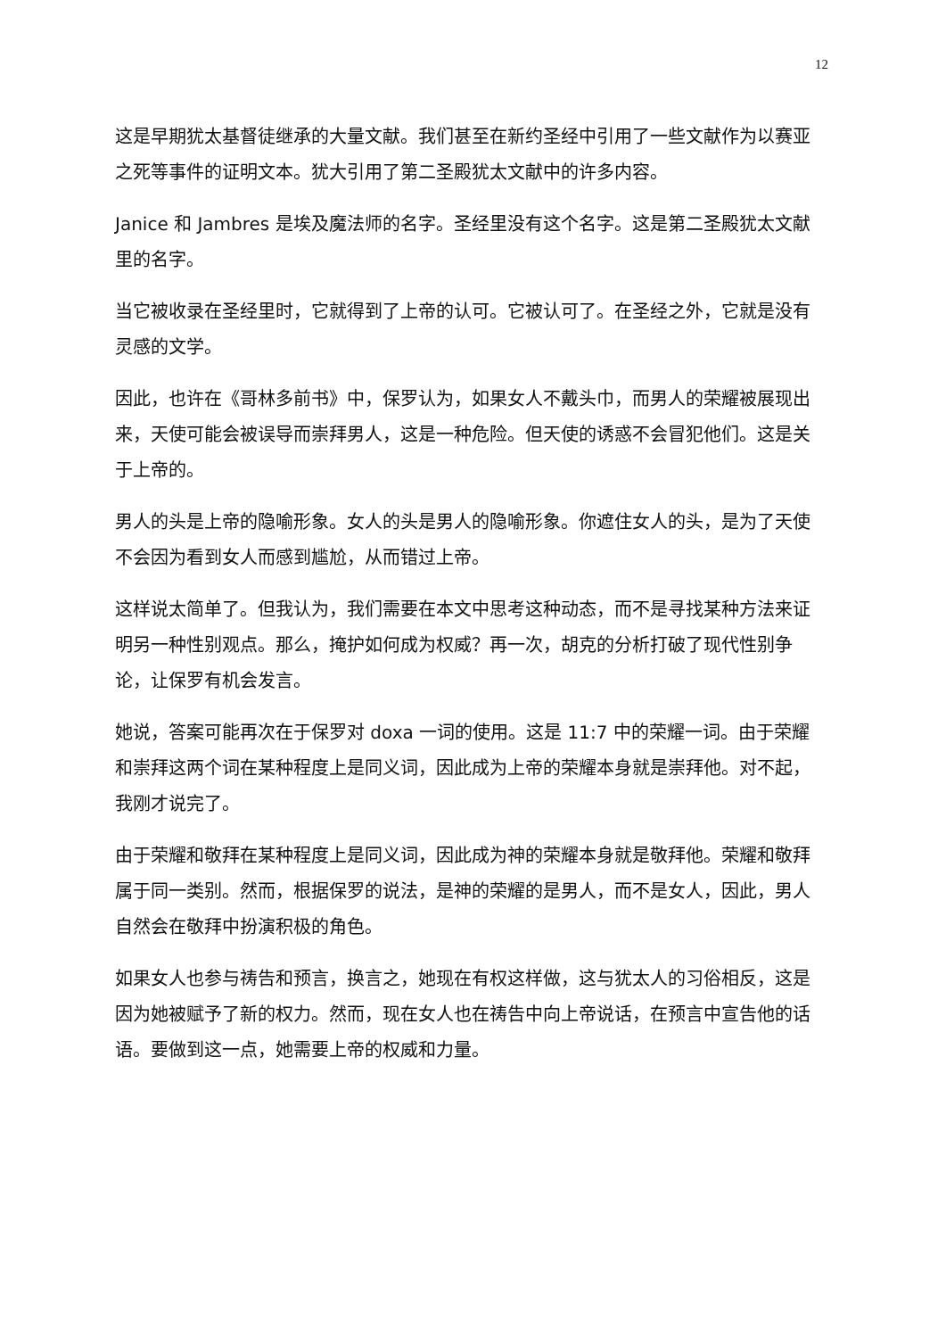12
这是早期犹太基督徒继承的大量文献。我们甚至在新约圣经中引用了一些文献作为以赛亚之死等事件的证明文本。犹大引用了第二圣殿犹太文献中的许多内容。
Janice 和 Jambres 是埃及魔法师的名字。圣经里没有这个名字。这是第二圣殿犹太文献里的名字。
当它被收录在圣经里时，它就得到了上帝的认可。它被认可了。在圣经之外，它就是没有灵感的文学。
因此，也许在《哥林多前书》中，保罗认为，如果女人不戴头巾，而男人的荣耀被展现出来，天使可能会被误导而崇拜男人，这是一种危险。但天使的诱惑不会冒犯他们。这是关于上帝的。
男人的头是上帝的隐喻形象。女人的头是男人的隐喻形象。你遮住女人的头，是为了天使不会因为看到女人而感到尴尬，从而错过上帝。
这样说太简单了。但我认为，我们需要在本文中思考这种动态，而不是寻找某种方法来证明另一种性别观点。那么，掩护如何成为权威？再一次，胡克的分析打破了现代性别争论，让保罗有机会发言。
她说，答案可能再次在于保罗对 doxa 一词的使用。这是 11:7 中的荣耀一词。由于荣耀和崇拜这两个词在某种程度上是同义词，因此成为上帝的荣耀本身就是崇拜他。对不起，我刚才说完了。
由于荣耀和敬拜在某种程度上是同义词，因此成为神的荣耀本身就是敬拜他。荣耀和敬拜属于同一类别。然而，根据保罗的说法，是神的荣耀的是男人，而不是女人，因此，男人自然会在敬拜中扮演积极的角色。
如果女人也参与祷告和预言，换言之，她现在有权这样做，这与犹太人的习俗相反，这是因为她被赋予了新的权力。然而，现在女人也在祷告中向上帝说话，在预言中宣告他的话语。要做到这一点，她需要上帝的权威和力量。